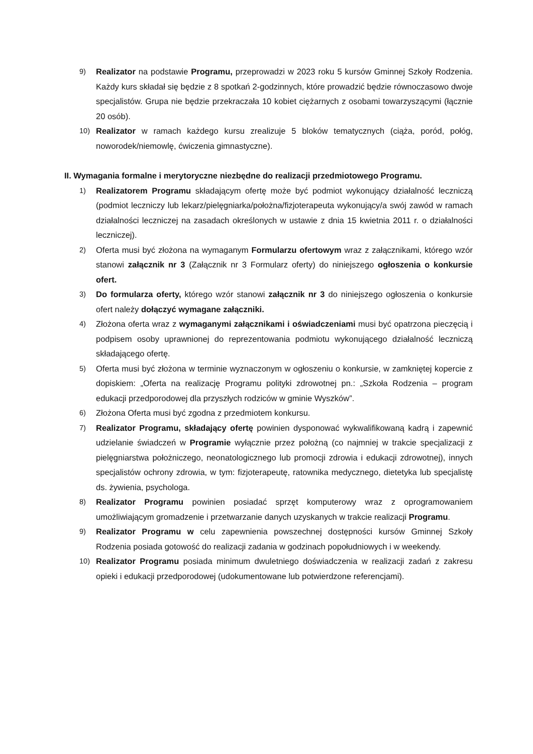9) Realizator na podstawie Programu, przeprowadzi w 2023 roku 5 kursów Gminnej Szkoły Rodzenia. Każdy kurs składał się będzie z 8 spotkań 2-godzinnych, które prowadzić będzie równoczasowo dwoje specjalistów. Grupa nie będzie przekraczała 10 kobiet ciężarnych z osobami towarzyszącymi (łącznie 20 osób).
10) Realizator w ramach każdego kursu zrealizuje 5 bloków tematycznych (ciąża, poród, połóg, noworodek/niemowlę, ćwiczenia gimnastyczne).
II. Wymagania formalne i merytoryczne niezbędne do realizacji przedmiotowego Programu.
1) Realizatorem Programu składającym ofertę może być podmiot wykonujący działalność leczniczą (podmiot leczniczy lub lekarz/pielęgniarka/położna/fizjoterapeuta wykonujący/a swój zawód w ramach działalności leczniczej na zasadach określonych w ustawie z dnia 15 kwietnia 2011 r. o działalności leczniczej).
2) Oferta musi być złożona na wymaganym Formularzu ofertowym wraz z załącznikami, którego wzór stanowi załącznik nr 3 (Załącznik nr 3 Formularz oferty) do niniejszego ogłoszenia o konkursie ofert.
3) Do formularza oferty, którego wzór stanowi załącznik nr 3 do niniejszego ogłoszenia o konkursie ofert należy dołączyć wymagane załączniki.
4) Złożona oferta wraz z wymaganymi załącznikami i oświadczeniami musi być opatrzona pieczęcią i podpisem osoby uprawnionej do reprezentowania podmiotu wykonującego działalność leczniczą składającego ofertę.
5) Oferta musi być złożona w terminie wyznaczonym w ogłoszeniu o konkursie, w zamkniętej kopercie z dopiskiem: „Oferta na realizację Programu polityki zdrowotnej pn.: „Szkoła Rodzenia – program edukacji przedporodowej dla przyszłych rodziców w gminie Wyszków”.
6) Złożona Oferta musi być zgodna z przedmiotem konkursu.
7) Realizator Programu, składający ofertę powinien dysponować wykwalifikowaną kadrą i zapewnić udzielanie świadczeń w Programie wyłącznie przez położną (co najmniej w trakcie specjalizacji z pielęgniarstwa położniczego, neonatologicznego lub promocji zdrowia i edukacji zdrowotnej), innych specjalistów ochrony zdrowia, w tym: fizjoterapeutę, ratownika medycznego, dietetyka lub specjalistę ds. żywienia, psychologa.
8) Realizator Programu powinien posiadać sprzęt komputerowy wraz z oprogramowaniem umożliwiającym gromadzenie i przetwarzanie danych uzyskanych w trakcie realizacji Programu.
9) Realizator Programu w celu zapewnienia powszechnej dostępności kursów Gminnej Szkoły Rodzenia posiada gotowość do realizacji zadania w godzinach popołudniowych i w weekendy.
10) Realizator Programu posiada minimum dwuletniego doświadczenia w realizacji zadań z zakresu opieki i edukacji przedporodowej (udokumentowane lub potwierdzone referencjami).